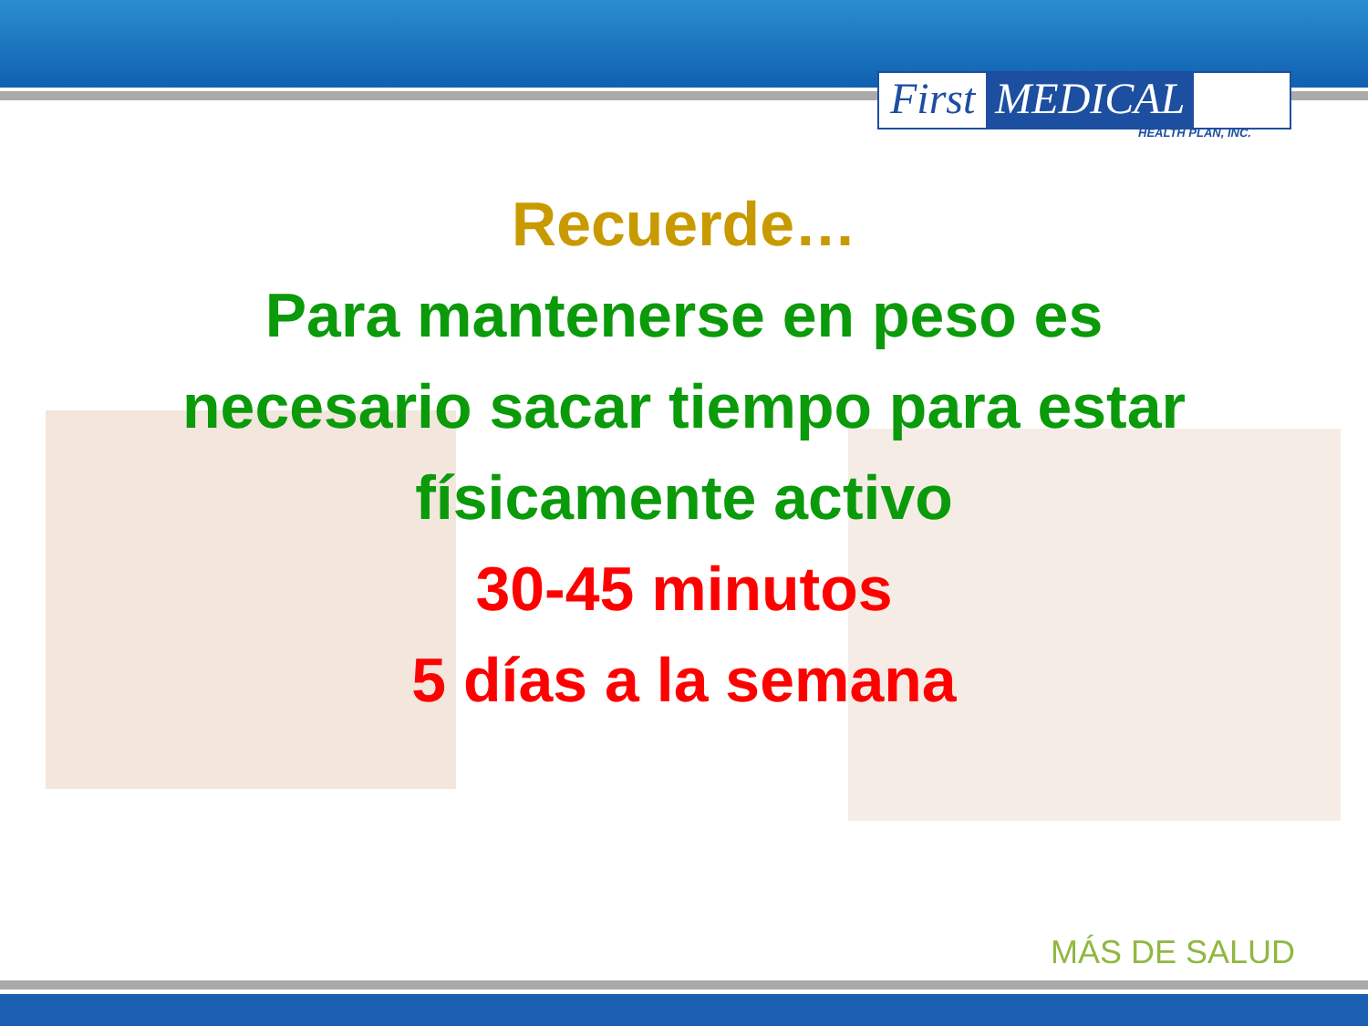First MEDICAL
HEALTH PLAN, INC.
Recuerde…
Para mantenerse en peso es
necesario sacar tiempo para estar
físicamente activo
30-45 minutos
5 días a la semana
MÁS DE SALUD